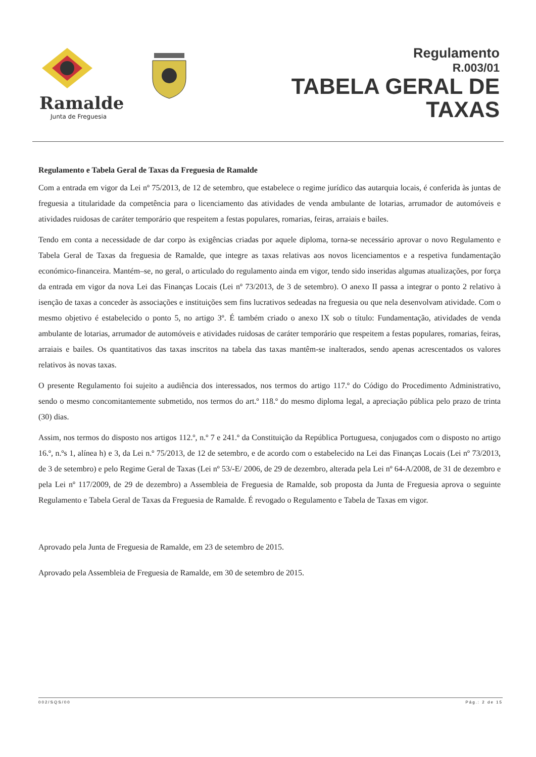Ramalde
Junta de Freguesia
Regulamento
R.003/01
TABELA GERAL DE
TAXAS
Regulamento e Tabela Geral de Taxas da Freguesia de Ramalde
Com a entrada em vigor da Lei nº 75/2013, de 12 de setembro, que estabelece o regime jurídico das autarquia locais, é conferida às juntas de freguesia a titularidade da competência para o licenciamento das atividades de venda ambulante de lotarias, arrumador de automóveis e atividades ruidosas de caráter temporário que respeitem a festas populares, romarias, feiras, arraiais e bailes.
Tendo em conta a necessidade de dar corpo às exigências criadas por aquele diploma, torna-se necessário aprovar o novo Regulamento e Tabela Geral de Taxas da freguesia de Ramalde, que integre as taxas relativas aos novos licenciamentos e a respetiva fundamentação económico-financeira. Mantém–se, no geral, o articulado do regulamento ainda em vigor, tendo sido inseridas algumas atualizações, por força da entrada em vigor da nova Lei das Finanças Locais (Lei nº 73/2013, de 3 de setembro). O anexo II passa a integrar o ponto 2 relativo à isenção de taxas a conceder às associações e instituições sem fins lucrativos sedeadas na freguesia ou que nela desenvolvam atividade. Com o mesmo objetivo é estabelecido o ponto 5, no artigo 3º. É também criado o anexo IX sob o título: Fundamentação, atividades de venda ambulante de lotarias, arrumador de automóveis e atividades ruidosas de caráter temporário que respeitem a festas populares, romarias, feiras, arraiais e bailes. Os quantitativos das taxas inscritos na tabela das taxas mantêm-se inalterados, sendo apenas acrescentados os valores relativos às novas taxas.
O presente Regulamento foi sujeito a audiência dos interessados, nos termos do artigo 117.º do Código do Procedimento Administrativo, sendo o mesmo concomitantemente submetido, nos termos do art.º 118.º do mesmo diploma legal, a apreciação pública pelo prazo de trinta (30) dias.
Assim, nos termos do disposto nos artigos 112.º, n.º 7 e 241.º da Constituição da República Portuguesa, conjugados com o disposto no artigo 16.º, n.ºs 1, alínea h) e 3, da Lei n.º 75/2013, de 12 de setembro, e de acordo com o estabelecido na Lei das Finanças Locais (Lei nº 73/2013, de 3 de setembro) e pelo Regime Geral de Taxas (Lei nº 53/-E/ 2006, de 29 de dezembro, alterada pela Lei nº 64-A/2008, de 31 de dezembro e pela Lei nº 117/2009, de 29 de dezembro) a Assembleia de Freguesia de Ramalde, sob proposta da Junta de Freguesia aprova o seguinte Regulamento e Tabela Geral de Taxas da Freguesia de Ramalde. É revogado o Regulamento e Tabela de Taxas em vigor.
Aprovado pela Junta de Freguesia de Ramalde, em 23 de setembro de 2015.
Aprovado pela Assembleia de Freguesia de Ramalde, em 30 de setembro de 2015.
002/SQS/00 Pág.: 2 de 15